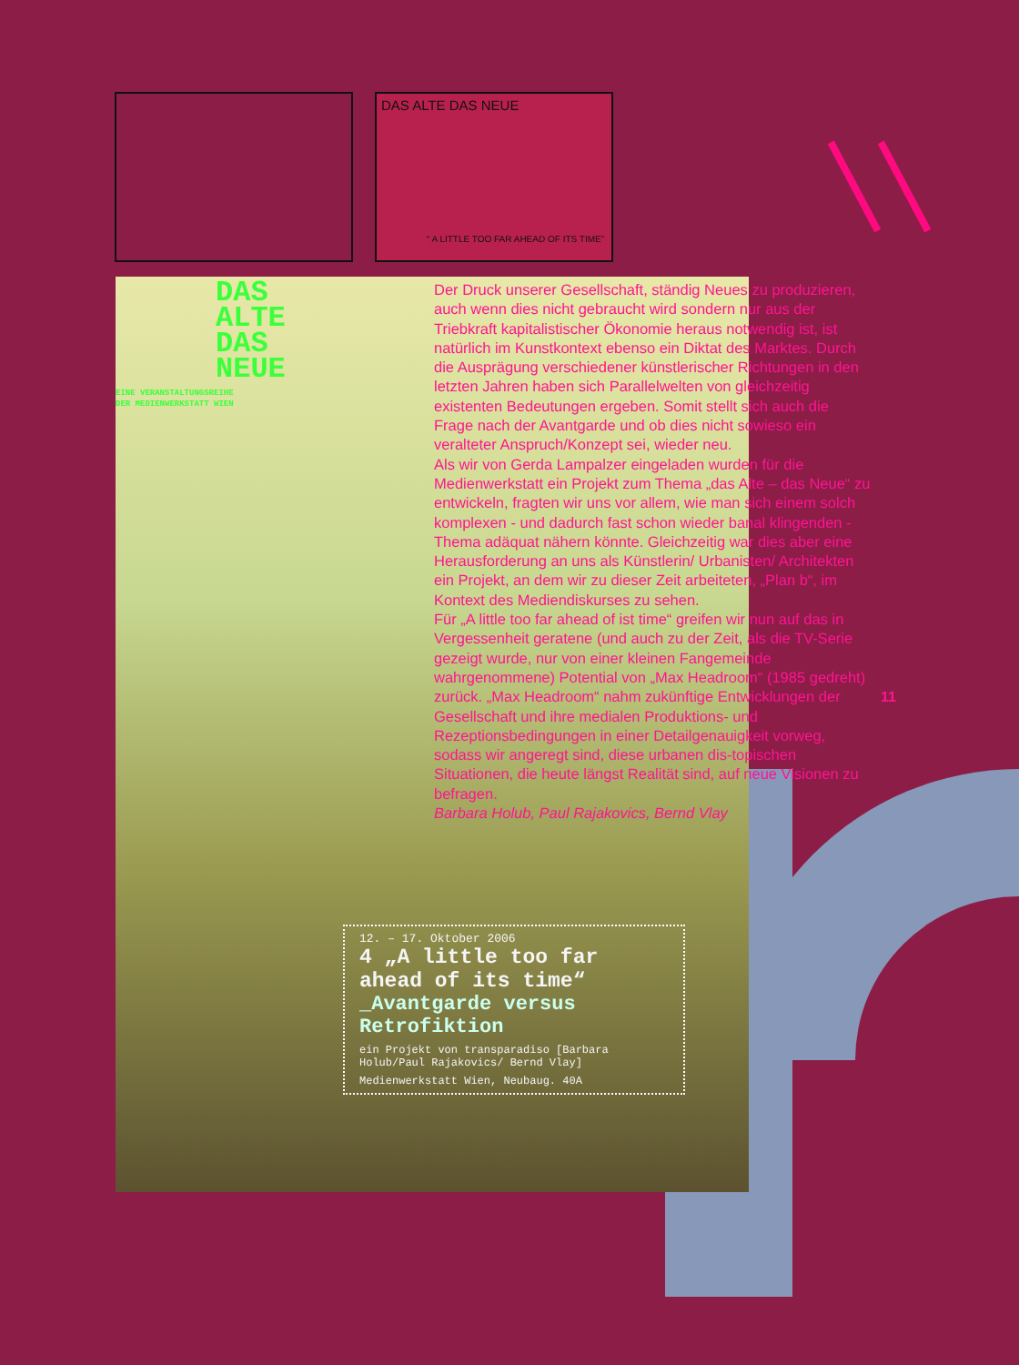DAS ALTE DAS NEUE
“ A LITTLE TOO FAR AHEAD OF ITS TIME”
DAS
ALTE
DAS
NEUE
EINE VERANSTALTUNGSREIHE
DER MEDIENWERKSTATT WIEN
12. – 17. Oktober 2006
4 „A little too far ahead of its time“
_Avantgarde versus Retrofiktion
ein Projekt von transparadiso [Barbara Holub/Paul Rajakovics/ Bernd Vlay]
Medienwerkstatt Wien, Neubaug. 40A
Der Druck unserer Gesellschaft, ständig Neues zu produzieren, auch wenn dies nicht gebraucht wird sondern nur aus der Triebkraft kapitalistischer Ökonomie heraus notwendig ist, ist natürlich im Kunstkontext ebenso ein Diktat des Marktes. Durch die Ausprägung verschiedener künstlerischer Richtungen in den letzten Jahren haben sich Parallelwelten von gleichzeitig existenten Bedeutungen ergeben. Somit stellt sich auch die Frage nach der Avantgarde und ob dies nicht sowieso ein veralteter Anspruch/Konzept sei, wieder neu.
Als wir von Gerda Lampalzer eingeladen wurden für die Medienwerkstatt ein Projekt zum Thema „das Alte – das Neue“ zu entwickeln, fragten wir uns vor allem, wie man sich einem solch komplexen - und dadurch fast schon wieder banal klingenden - Thema adäquat nähern könnte. Gleichzeitig war dies aber eine Herausforderung an uns als Künstlerin/ Urbanisten/ Architekten ein Projekt, an dem wir zu dieser Zeit arbeiteten, „Plan b“, im Kontext des Mediendiskurses zu sehen.
Für „A little too far ahead of ist time“ greifen wir nun auf das in Vergessenheit geratene (und auch zu der Zeit, als die TV-Serie gezeigt wurde, nur von einer kleinen Fangemeinde wahrgenommene) Potential von „Max Headroom“ (1985 gedreht) zurück. „Max Headroom“ nahm zukünftige Entwicklungen der Gesellschaft und ihre medialen Produktions- und Rezeptionsbedingungen in einer Detailgenauigkeit vorweg, sodass wir angeregt sind, diese urbanen dis-topischen Situationen, die heute längst Realität sind, auf neue Visionen zu befragen.
Barbara Holub, Paul Rajakovics, Bernd Vlay
11